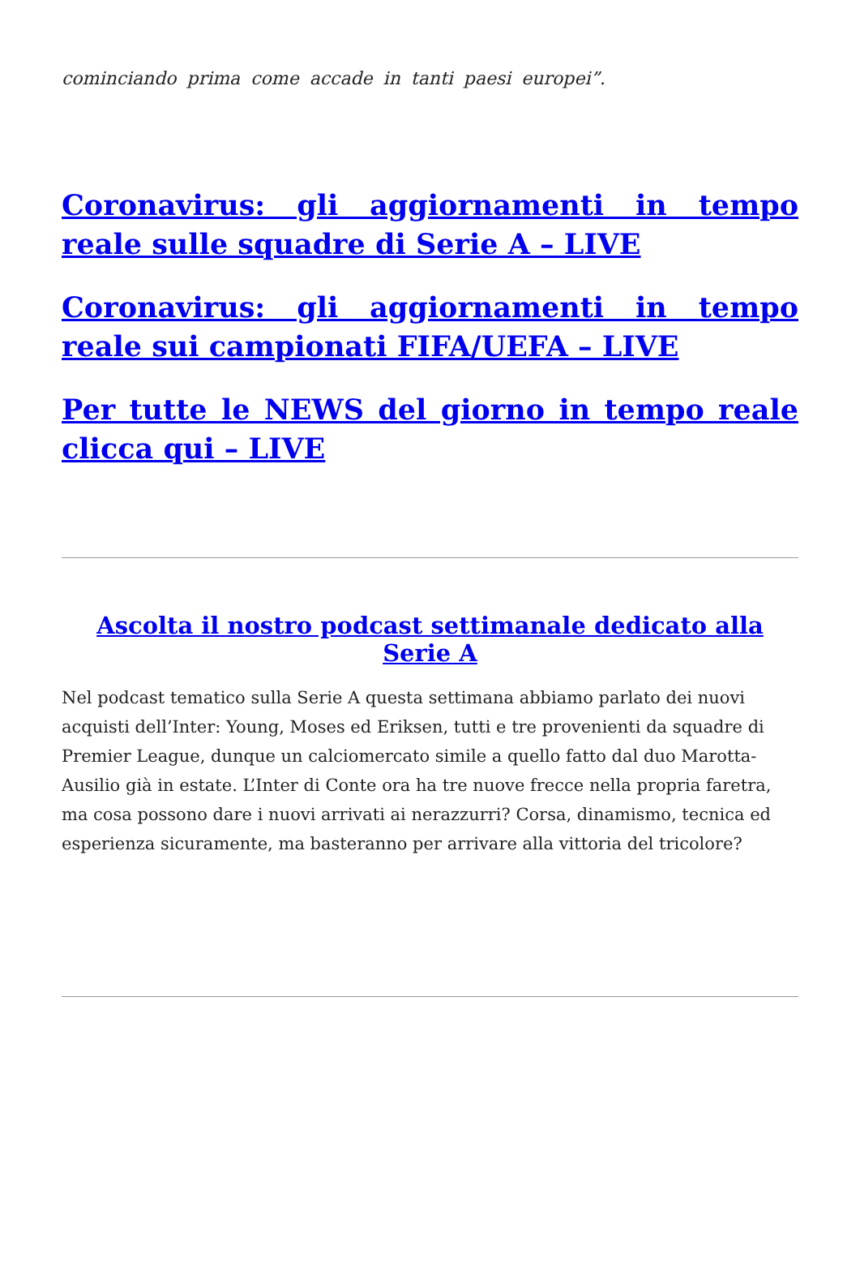cominciando prima come accade in tanti paesi europei”.
Coronavirus: gli aggiornamenti in tempo reale sulle squadre di Serie A – LIVE
Coronavirus: gli aggiornamenti in tempo reale sui campionati FIFA/UEFA – LIVE
Per tutte le NEWS del giorno in tempo reale clicca qui – LIVE
Ascolta il nostro podcast settimanale dedicato alla Serie A
Nel podcast tematico sulla Serie A questa settimana abbiamo parlato dei nuovi acquisti dell’Inter: Young, Moses ed Eriksen, tutti e tre provenienti da squadre di Premier League, dunque un calciomercato simile a quello fatto dal duo Marotta-Ausilio già in estate. L’Inter di Conte ora ha tre nuove frecce nella propria faretra, ma cosa possono dare i nuovi arrivati ai nerazzurri? Corsa, dinamismo, tecnica ed esperienza sicuramente, ma basteranno per arrivare alla vittoria del tricolore?